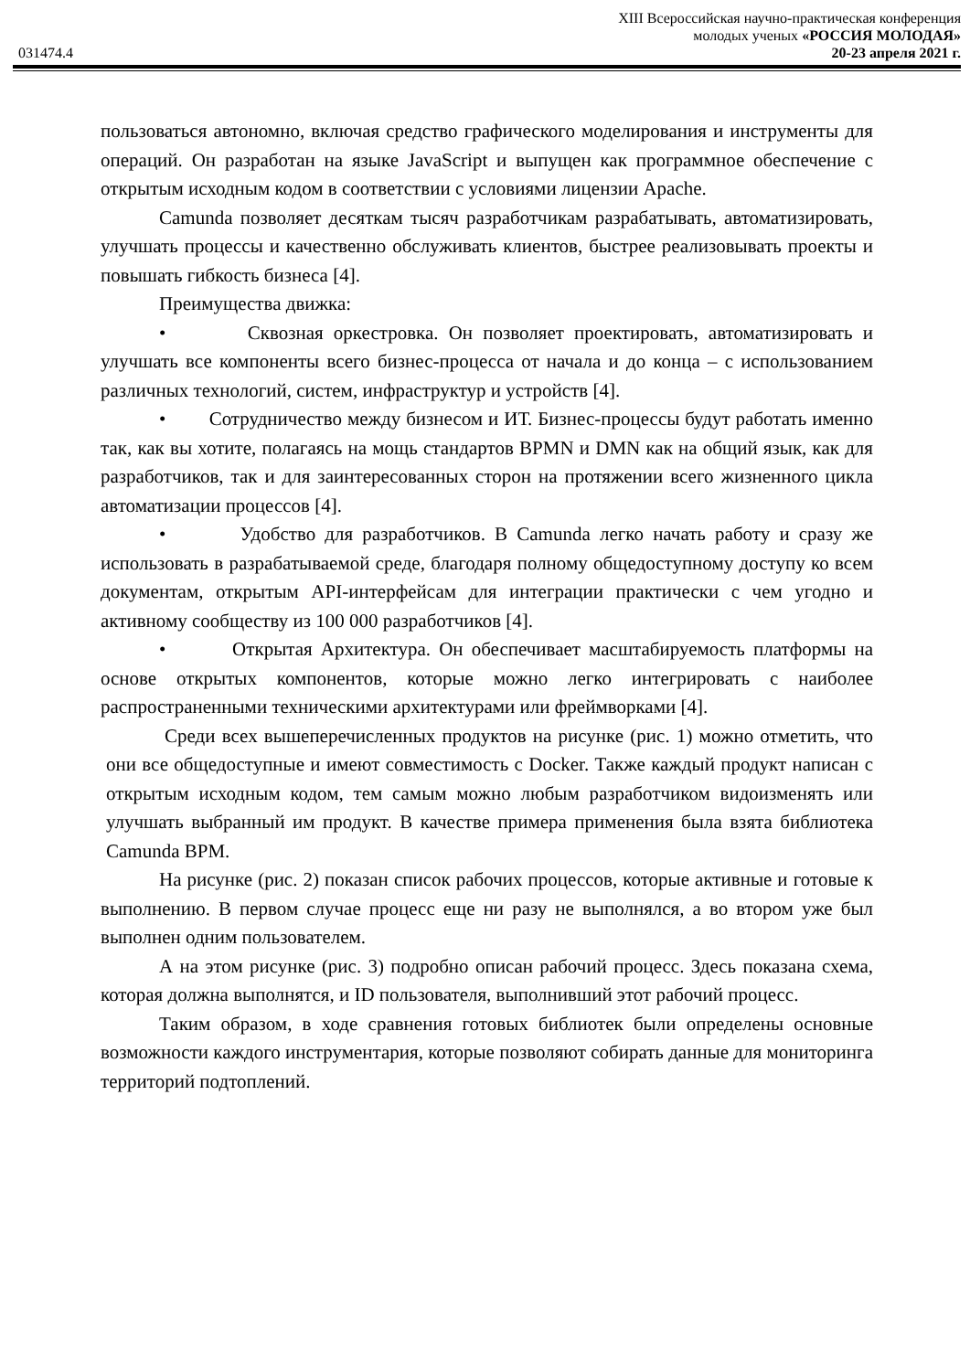XIII Всероссийская научно-практическая конференция
молодых ученых «РОССИЯ МОЛОДАЯ»
031474.4 20-23 апреля 2021 г.
пользоваться автономно, включая средство графического моделирования и инструменты для операций. Он разработан на языке JavaScript и выпущен как программное обеспечение с открытым исходным кодом в соответствии с условиями лицензии Apache.
Camunda позволяет десяткам тысяч разработчикам разрабатывать, автоматизировать, улучшать процессы и качественно обслуживать клиентов, быстрее реализовывать проекты и повышать гибкость бизнеса [4].
Преимущества движка:
• Сквозная оркестровка. Он позволяет проектировать, автоматизировать и улучшать все компоненты всего бизнес-процесса от начала и до конца – с использованием различных технологий, систем, инфраструктур и устройств [4].
• Сотрудничество между бизнесом и ИТ. Бизнес-процессы будут работать именно так, как вы хотите, полагаясь на мощь стандартов BPMN и DMN как на общий язык, как для разработчиков, так и для заинтересованных сторон на протяжении всего жизненного цикла автоматизации процессов [4].
• Удобство для разработчиков. В Camunda легко начать работу и сразу же использовать в разрабатываемой среде, благодаря полному общедоступному доступу ко всем документам, открытым API-интерфейсам для интеграции практически с чем угодно и активному сообществу из 100 000 разработчиков [4].
• Открытая Архитектура. Он обеспечивает масштабируемость платформы на основе открытых компонентов, которые можно легко интегрировать с наиболее распространенными техническими архитектурами или фреймворками [4].
Среди всех вышеперечисленных продуктов на рисунке (рис. 1) можно отметить, что они все общедоступные и имеют совместимость с Docker. Также каждый продукт написан с открытым исходным кодом, тем самым можно любым разработчиком видоизменять или улучшать выбранный им продукт. В качестве примера применения была взята библиотека Camunda BPM.
На рисунке (рис. 2) показан список рабочих процессов, которые активные и готовые к выполнению. В первом случае процесс еще ни разу не выполнялся, а во втором уже был выполнен одним пользователем.
А на этом рисунке (рис. 3) подробно описан рабочий процесс. Здесь показана схема, которая должна выполнятся, и ID пользователя, выполнивший этот рабочий процесс.
Таким образом, в ходе сравнения готовых библиотек были определены основные возможности каждого инструментария, которые позволяют собирать данные для мониторинга территорий подтоплений.